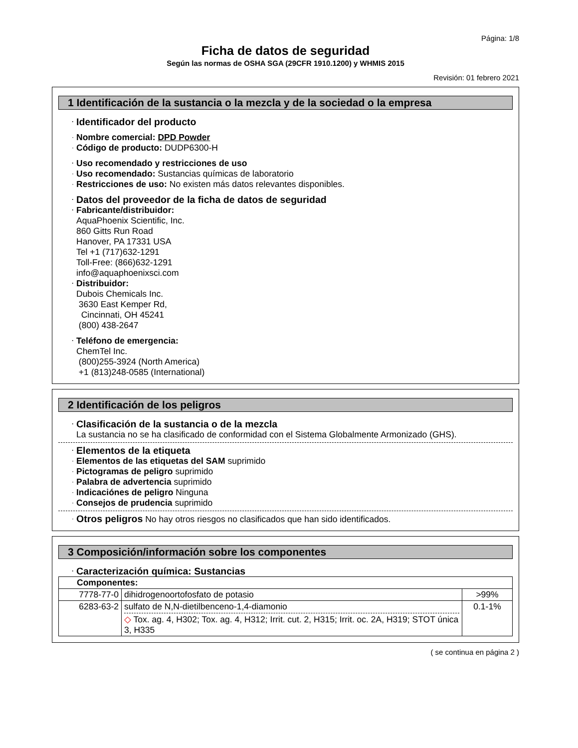Página: 1/8
Ficha de datos de seguridad
Según las normas de OSHA SGA (29CFR 1910.1200) y WHMIS 2015
Revisión: 01 febrero 2021
1 Identificación de la sustancia o la mezcla y de la sociedad o la empresa
Identificador del producto
Nombre comercial: DPD Powder
Código de producto: DUDP6300-H
Uso recomendado y restricciones de uso
Uso recomendado: Sustancias químicas de laboratorio
Restricciones de uso: No existen más datos relevantes disponibles.
Datos del proveedor de la ficha de datos de seguridad
Fabricante/distribuidor:
AquaPhoenix Scientific, Inc.
860 Gitts Run Road
Hanover, PA 17331 USA
Tel +1 (717)632-1291
Toll-Free: (866)632-1291
info@aquaphoenixsci.com
Distribuidor:
Dubois Chemicals Inc.
3630 East Kemper Rd,
Cincinnati, OH 45241
(800) 438-2647
Teléfono de emergencia:
ChemTel Inc.
(800)255-3924 (North America)
+1 (813)248-0585 (International)
2 Identificación de los peligros
Clasificación de la sustancia o de la mezcla
La sustancia no se ha clasificado de conformidad con el Sistema Globalmente Armonizado (GHS).
Elementos de la etiqueta
Elementos de las etiquetas del SAM suprimido
Pictogramas de peligro suprimido
Palabra de advertencia suprimido
Indicaciónes de peligro Ninguna
Consejos de prudencia suprimido
Otros peligros No hay otros riesgos no clasificados que han sido identificados.
3 Composición/información sobre los componentes
Caracterización química: Sustancias
| Componentes: | | |
| 7778-77-0 | dihidrogenoortofosfato de potasio | >99% |
| 6283-63-2 | sulfato de N,N-dietilbenceno-1,4-diamonio ◇ Tox. ag. 4, H302; Tox. ag. 4, H312; Irrit. cut. 2, H315; Irrit. oc. 2A, H319; STOT única 3, H335 | 0.1-1% |
( se continua en página 2 )